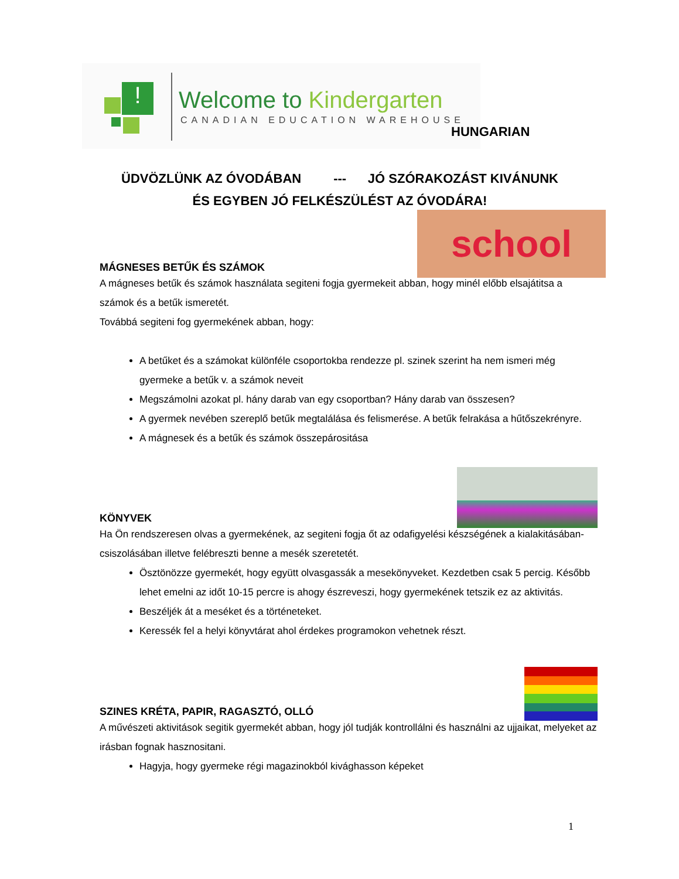! Welcome to Kindergarten
CANADIAN EDUCATION WAREHOUSE
HUNGARIAN
ÜDVÖZLÜNK AZ ÓVODÁBAN --- JÓ SZÓRAKOZÁST KIVÁNUNK
ÉS EGYBEN JÓ FELKÉSZÜLÉST AZ ÓVODÁRA!
school
MÁGNESES BETŰK ÉS SZÁMOK
A mágneses betűk és számok használata segiteni fogja gyermekeit abban, hogy minél előbb elsajátitsa a számok és a betűk ismeretét.
Továbbá segiteni fog gyermekének abban, hogy:
A betűket és a számokat különféle csoportokba rendezze pl. szinek szerint ha nem ismeri még gyermeke a betűk v. a számok neveit
Megszámolni azokat pl. hány darab van egy csoportban? Hány darab van összesen?
A gyermek nevében szereplő betűk megtalálása és felismerése. A betűk felrakása a hűtőszekrényre.
A mágnesek és a betűk és számok összepárositása
KÖNYVEK
Ha Ön rendszeresen olvas a gyermekének, az segiteni fogja őt az odafigyelési készségének a kialakitásában-csiszolásában illetve felébreszti benne a mesék szeretetét.
Ösztönözze gyermekét, hogy együtt olvasgassák a mesekönyveket. Kezdetben csak 5 percig. Később lehet emelni az időt 10-15 percre is ahogy észreveszi, hogy gyermekének tetszik ez az aktivitás.
Beszéljék át a meséket és a történeteket.
Keressék fel a helyi könyvtárat ahol érdekes programokon vehetnek részt.
SZINES KRÉTA, PAPIR, RAGASZTÓ, OLLÓ
A művészeti aktivitások segitik gyermekét abban, hogy jól tudják kontrollálni és használni az ujjaikat, melyeket az irásban fognak hasznositani.
Hagyja, hogy gyermeke régi magazinokból kivághasson képeket
1